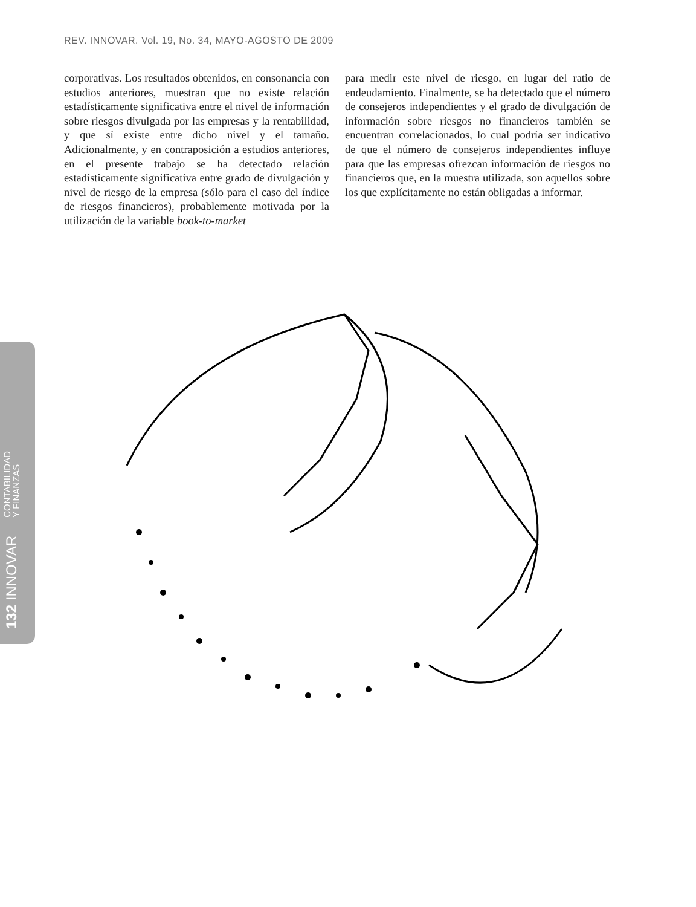REV. INNOVAR. Vol. 19, No. 34, MAYO-AGOSTO DE 2009
corporativas. Los resultados obtenidos, en consonancia con estudios anteriores, muestran que no existe relación estadísticamente significativa entre el nivel de información sobre riesgos divulgada por las empresas y la rentabilidad, y que sí existe entre dicho nivel y el tamaño. Adicionalmente, y en contraposición a estudios anteriores, en el presente trabajo se ha detectado relación estadísticamente significativa entre grado de divulgación y nivel de riesgo de la empresa (sólo para el caso del índice de riesgos financieros), probablemente motivada por la utilización de la variable book-to-market
para medir este nivel de riesgo, en lugar del ratio de endeudamiento. Finalmente, se ha detectado que el número de consejeros independientes y el grado de divulgación de información sobre riesgos no financieros también se encuentran correlacionados, lo cual podría ser indicativo de que el número de consejeros independientes influye para que las empresas ofrezcan información de riesgos no financieros que, en la muestra utilizada, son aquellos sobre los que explícitamente no están obligadas a informar.
132 INNOVAR CONTABILIDAD
Y FINANZAS